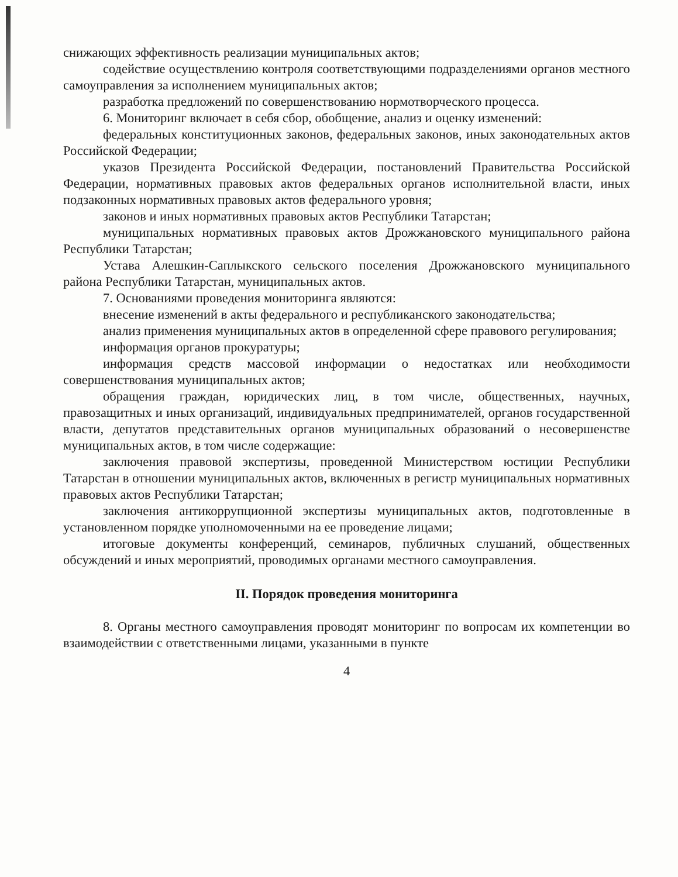снижающих эффективность реализации муниципальных актов;
содействие осуществлению контроля соответствующими подразделениями органов местного самоуправления за исполнением муниципальных актов;
разработка предложений по совершенствованию нормотворческого процесса.
6. Мониторинг включает в себя сбор, обобщение, анализ и оценку изменений:
федеральных конституционных законов, федеральных законов, иных законодательных актов Российской Федерации;
указов Президента Российской Федерации, постановлений Правительства Российской Федерации, нормативных правовых актов федеральных органов исполнительной власти, иных подзаконных нормативных правовых актов федерального уровня;
законов и иных нормативных правовых актов Республики Татарстан;
муниципальных нормативных правовых актов Дрожжановского муниципального района Республики Татарстан;
Устава Алешкин-Саплыкского сельского поселения Дрожжановского муниципального района Республики Татарстан, муниципальных актов.
7. Основаниями проведения мониторинга являются:
внесение изменений в акты федерального и республиканского законодательства;
анализ применения муниципальных актов в определенной сфере правового регулирования;
информация органов прокуратуры;
информация средств массовой информации о недостатках или необходимости совершенствования муниципальных актов;
обращения граждан, юридических лиц, в том числе, общественных, научных, правозащитных и иных организаций, индивидуальных предпринимателей, органов государственной власти, депутатов представительных органов муниципальных образований о несовершенстве муниципальных актов, в том числе содержащие:
заключения правовой экспертизы, проведенной Министерством юстиции Республики Татарстан в отношении муниципальных актов, включенных в регистр муниципальных нормативных правовых актов Республики Татарстан;
заключения антикоррупционной экспертизы муниципальных актов, подготовленные в установленном порядке уполномоченными на ее проведение лицами;
итоговые документы конференций, семинаров, публичных слушаний, общественных обсуждений и иных мероприятий, проводимых органами местного самоуправления.
II. Порядок проведения мониторинга
8. Органы местного самоуправления проводят мониторинг по вопросам их компетенции во взаимодействии с ответственными лицами, указанными в пункте
4